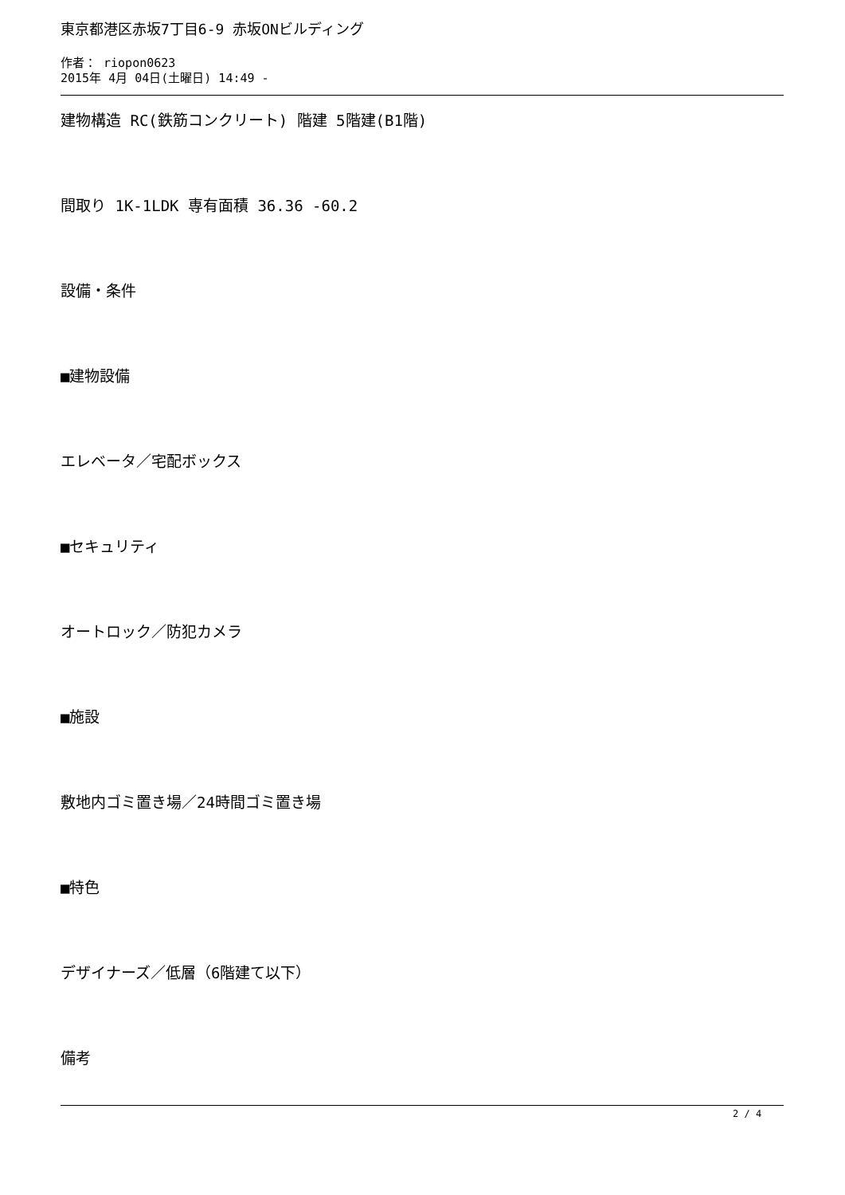東京都港区赤坂7丁目6-9 赤坂ONビルディング
作者： riopon0623
2015年 4月 04日(土曜日) 14:49 -
建物構造 RC(鉄筋コンクリート) 階建 5階建(B1階)
間取り 1K-1LDK 専有面積 36.36 -60.2
設備・条件
■建物設備
エレベータ／宅配ボックス
■セキュリティ
オートロック／防犯カメラ
■施設
敷地内ゴミ置き場／24時間ゴミ置き場
■特色
デザイナーズ／低層（6階建て以下）
備考
2 / 4